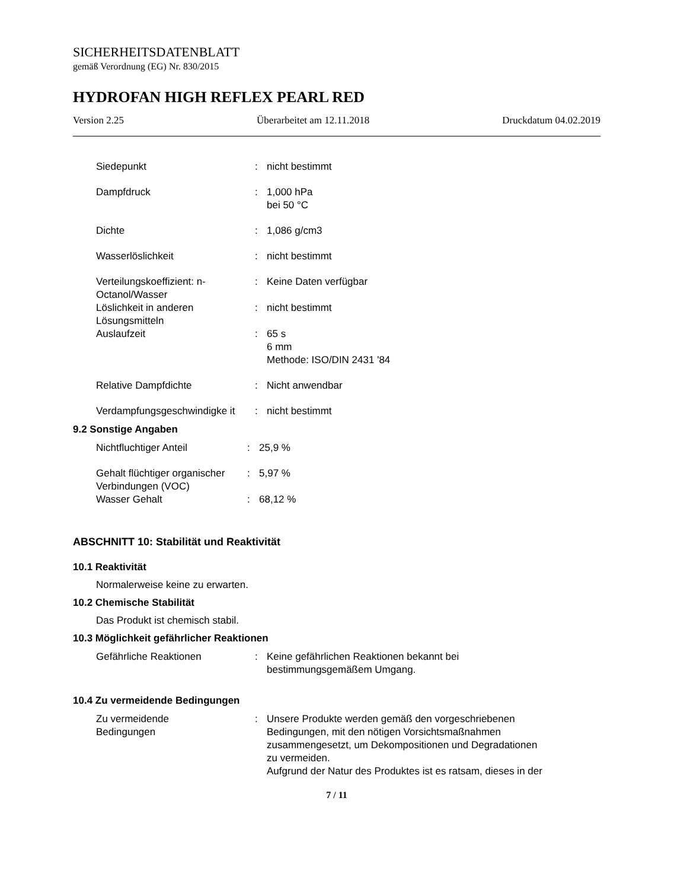SICHERHEITSDATENBLATT
gemäß Verordnung (EG) Nr. 830/2015
HYDROFAN HIGH REFLEX PEARL RED
Version 2.25 Überarbeitet am 12.11.2018 Druckdatum 04.02.2019
| Siedepunkt | : | nicht bestimmt |
| Dampfdruck | : | 1,000 hPa bei 50 °C |
| Dichte | : | 1,086 g/cm3 |
| Wasserlöslichkeit | : | nicht bestimmt |
| Verteilungskoeffizient: n-Octanol/Wasser | : | Keine Daten verfügbar |
| Löslichkeit in anderen Lösungsmitteln | : | nicht bestimmt |
| Auslaufzeit | : | 65 s 6 mm Methode: ISO/DIN 2431 '84 |
| Relative Dampfdichte | : | Nicht anwendbar |
| Verdampfungsgeschwindigke it | : | nicht bestimmt |
9.2 Sonstige Angaben
| Nichtfluchtiger Anteil | : | 25,9 % |
| Gehalt flüchtiger organischer Verbindungen (VOC) | : | 5,97 % |
| Wasser Gehalt | : | 68,12 % |
ABSCHNITT 10: Stabilität und Reaktivität
10.1 Reaktivität
Normalerweise keine zu erwarten.
10.2 Chemische Stabilität
Das Produkt ist chemisch stabil.
10.3 Möglichkeit gefährlicher Reaktionen
| Gefährliche Reaktionen | : | Keine gefährlichen Reaktionen bekannt bei bestimmungsgemäßem Umgang. |
10.4 Zu vermeidende Bedingungen
| Zu vermeidende Bedingungen | : | Unsere Produkte werden gemäß den vorgeschriebenen Bedingungen, mit den nötigen Vorsichtsmaßnahmen zusammengesetzt, um Dekompositionen und Degradationen zu vermeiden. Aufgrund der Natur des Produktes ist es ratsam, dieses in der |
7 / 11